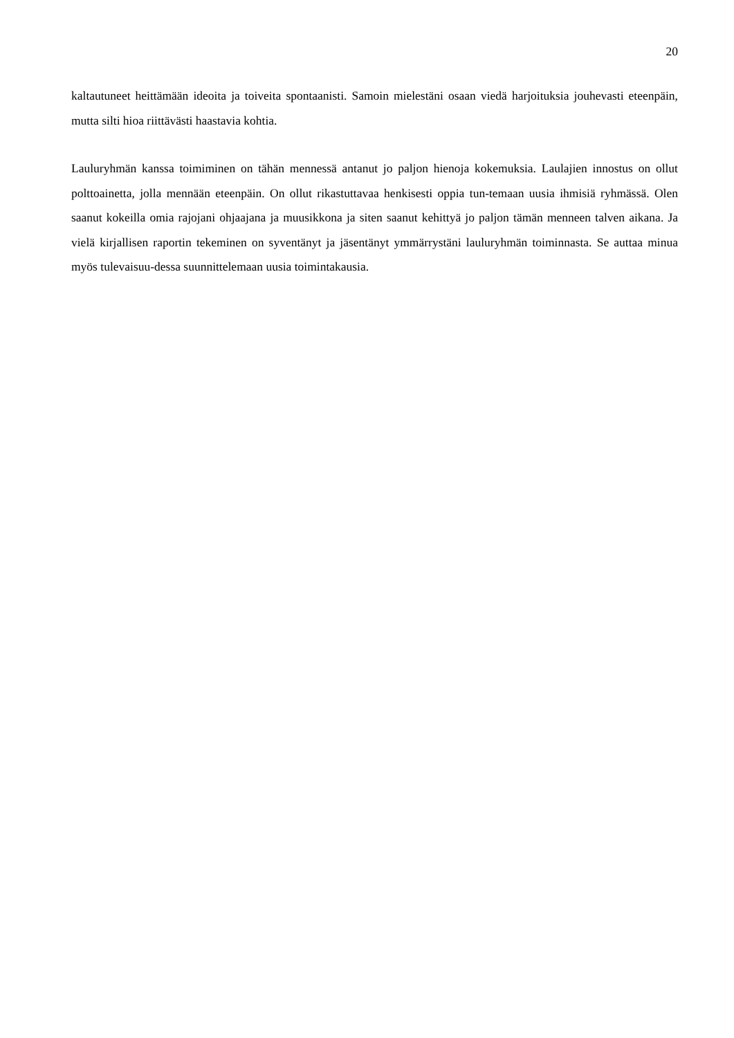20
kaltautuneet heittämään ideoita ja toiveita spontaanisti. Samoin mielestäni osaan viedä harjoituksia jouhevasti eteenpäin, mutta silti hioa riittävästi haastavia kohtia.
Lauluryhmän kanssa toimiminen on tähän mennessä antanut jo paljon hienoja kokemuksia. Laulajien innostus on ollut polttoainetta, jolla mennään eteenpäin. On ollut rikastuttavaa henkisesti oppia tun-temaan uusia ihmisiä ryhmässä. Olen saanut kokeilla omia rajojani ohjaajana ja muusikkona ja siten saanut kehittyä jo paljon tämän menneen talven aikana. Ja vielä kirjallisen raportin tekeminen on syventänyt ja jäsentänyt ymmärrystäni lauluryhmän toiminnasta. Se auttaa minua myös tulevaisuu-dessa suunnittelemaan uusia toimintakausia.